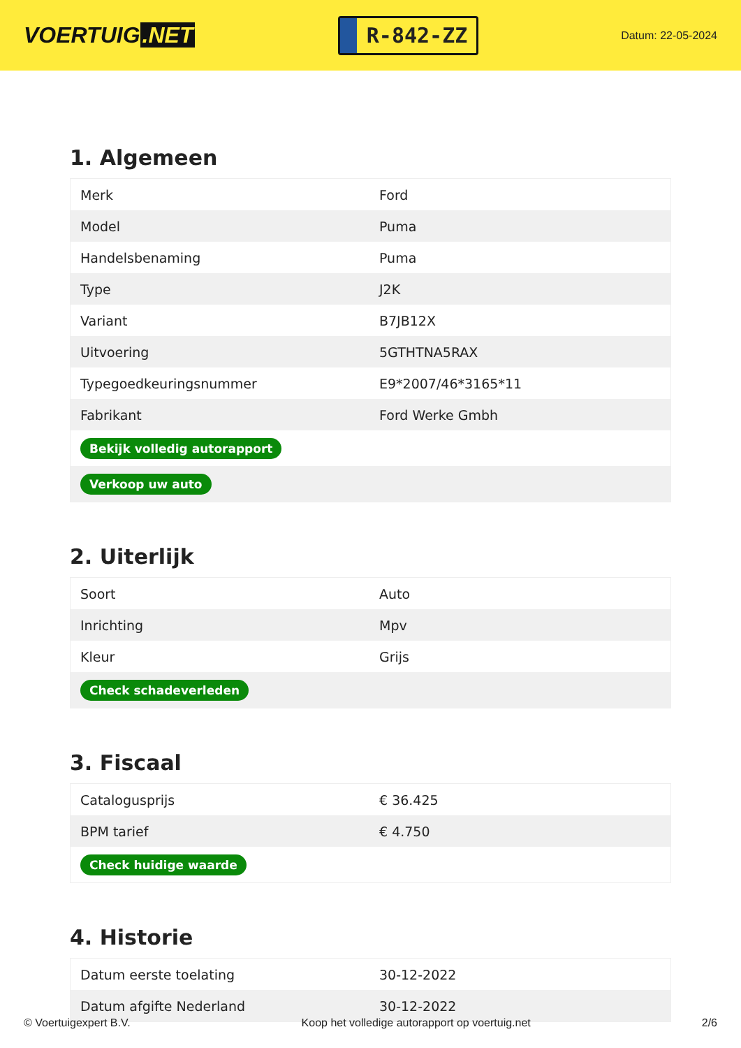VOERTUIG.NET
R-842-ZZ
Datum: 22-05-2024
1. Algemeen
| Merk | Ford |
| Model | Puma |
| Handelsbenaming | Puma |
| Type | J2K |
| Variant | B7JB12X |
| Uitvoering | 5GTHTNA5RAX |
| Typegoedkeuringsnummer | E9*2007/46*3165*11 |
| Fabrikant | Ford Werke Gmbh |
| Bekijk volledig autorapport | |
| Verkoop uw auto | |
2. Uiterlijk
| Soort | Auto |
| Inrichting | Mpv |
| Kleur | Grijs |
| Check schadeverleden | |
3. Fiscaal
| Catalogusprijs | € 36.425 |
| BPM tarief | € 4.750 |
| Check huidige waarde | |
4. Historie
| Datum eerste toelating | 30-12-2022 |
| Datum afgifte Nederland | 30-12-2022 |
© Voertuigexpert B.V. Koop het volledige autorapport op voertuig.net 2/6